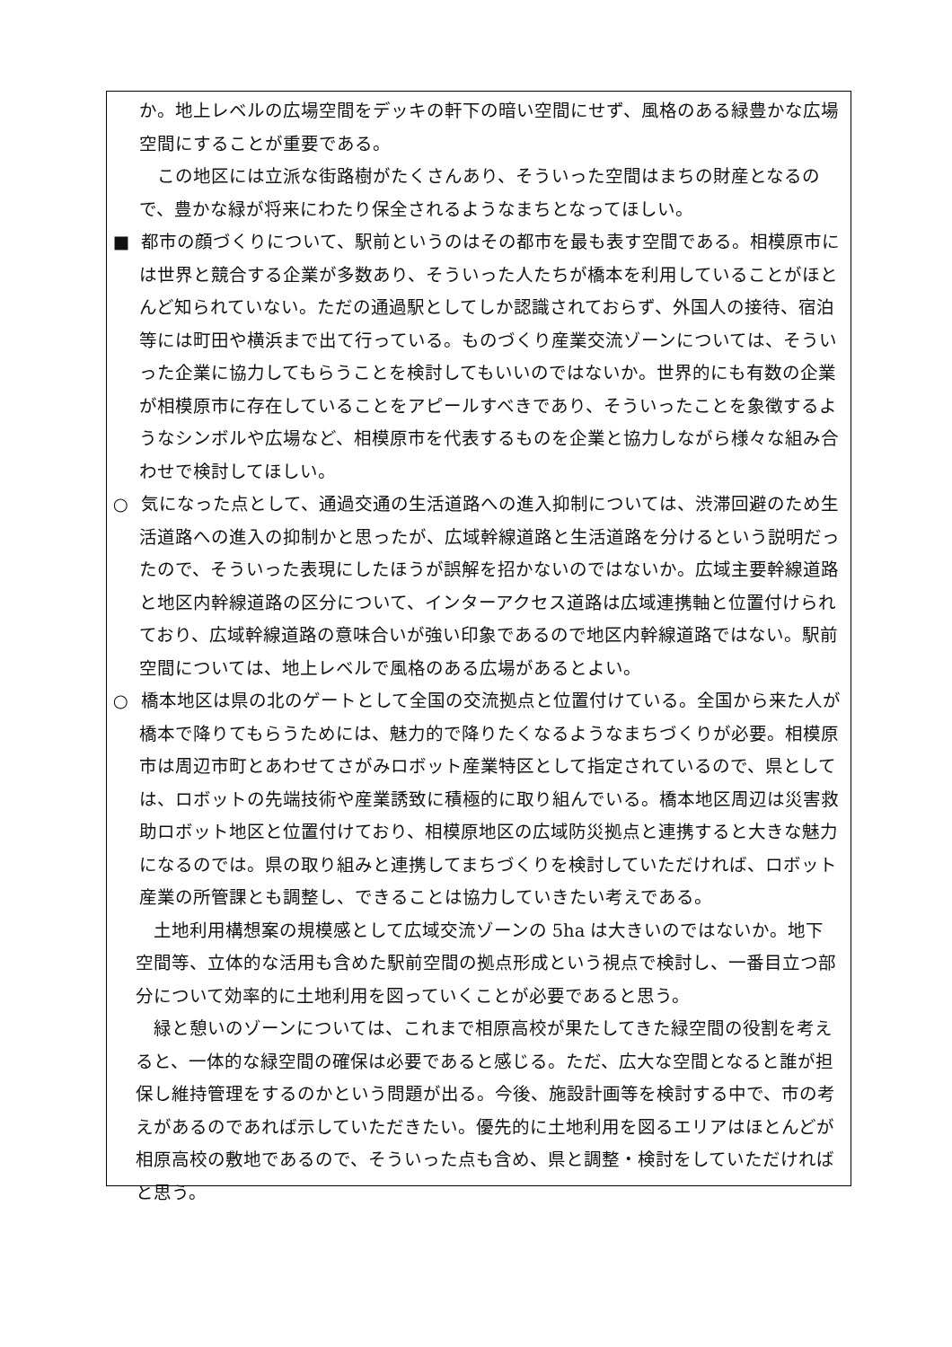か。地上レベルの広場空間をデッキの軒下の暗い空間にせず、風格のある緑豊かな広場空間にすることが重要である。
この地区には立派な街路樹がたくさんあり、そういった空間はまちの財産となるので、豊かな緑が将来にわたり保全されるようなまちとなってほしい。
■ 都市の顔づくりについて、駅前というのはその都市を最も表す空間である。相模原市には世界と競合する企業が多数あり、そういった人たちが橋本を利用していることがほとんど知られていない。ただの通過駅としてしか認識されておらず、外国人の接待、宿泊等には町田や横浜まで出て行っている。ものづくり産業交流ゾーンについては、そういった企業に協力してもらうことを検討してもいいのではないか。世界的にも有数の企業が相模原市に存在していることをアピールすべきであり、そういったことを象徴するようなシンボルや広場など、相模原市を代表するものを企業と協力しながら様々な組み合わせで検討してほしい。
○ 気になった点として、通過交通の生活道路への進入抑制については、渋滞回避のため生活道路への進入の抑制かと思ったが、広域幹線道路と生活道路を分けるという説明だったので、そういった表現にしたほうが誤解を招かないのではないか。広域主要幹線道路と地区内幹線道路の区分について、インターアクセス道路は広域連携軸と位置付けられており、広域幹線道路の意味合いが強い印象であるので地区内幹線道路ではない。駅前空間については、地上レベルで風格のある広場があるとよい。
○ 橋本地区は県の北のゲートとして全国の交流拠点と位置付けている。全国から来た人が橋本で降りてもらうためには、魅力的で降りたくなるようなまちづくりが必要。相模原市は周辺市町とあわせてさがみロボット産業特区として指定されているので、県としては、ロボットの先端技術や産業誘致に積極的に取り組んでいる。橋本地区周辺は災害救助ロボット地区と位置付けており、相模原地区の広域防災拠点と連携すると大きな魅力になるのでは。県の取り組みと連携してまちづくりを検討していただければ、ロボット産業の所管課とも調整し、できることは協力していきたい考えである。
土地利用構想案の規模感として広域交流ゾーンの 5ha は大きいのではないか。地下空間等、立体的な活用も含めた駅前空間の拠点形成という視点で検討し、一番目立つ部分について効率的に土地利用を図っていくことが必要であると思う。
緑と憩いのゾーンについては、これまで相原高校が果たしてきた緑空間の役割を考えると、一体的な緑空間の確保は必要であると感じる。ただ、広大な空間となると誰が担保し維持管理をするのかという問題が出る。今後、施設計画等を検討する中で、市の考えがあるのであれば示していただきたい。優先的に土地利用を図るエリアはほとんどが相原高校の敷地であるので、そういった点も含め、県と調整・検討をしていただければと思う。